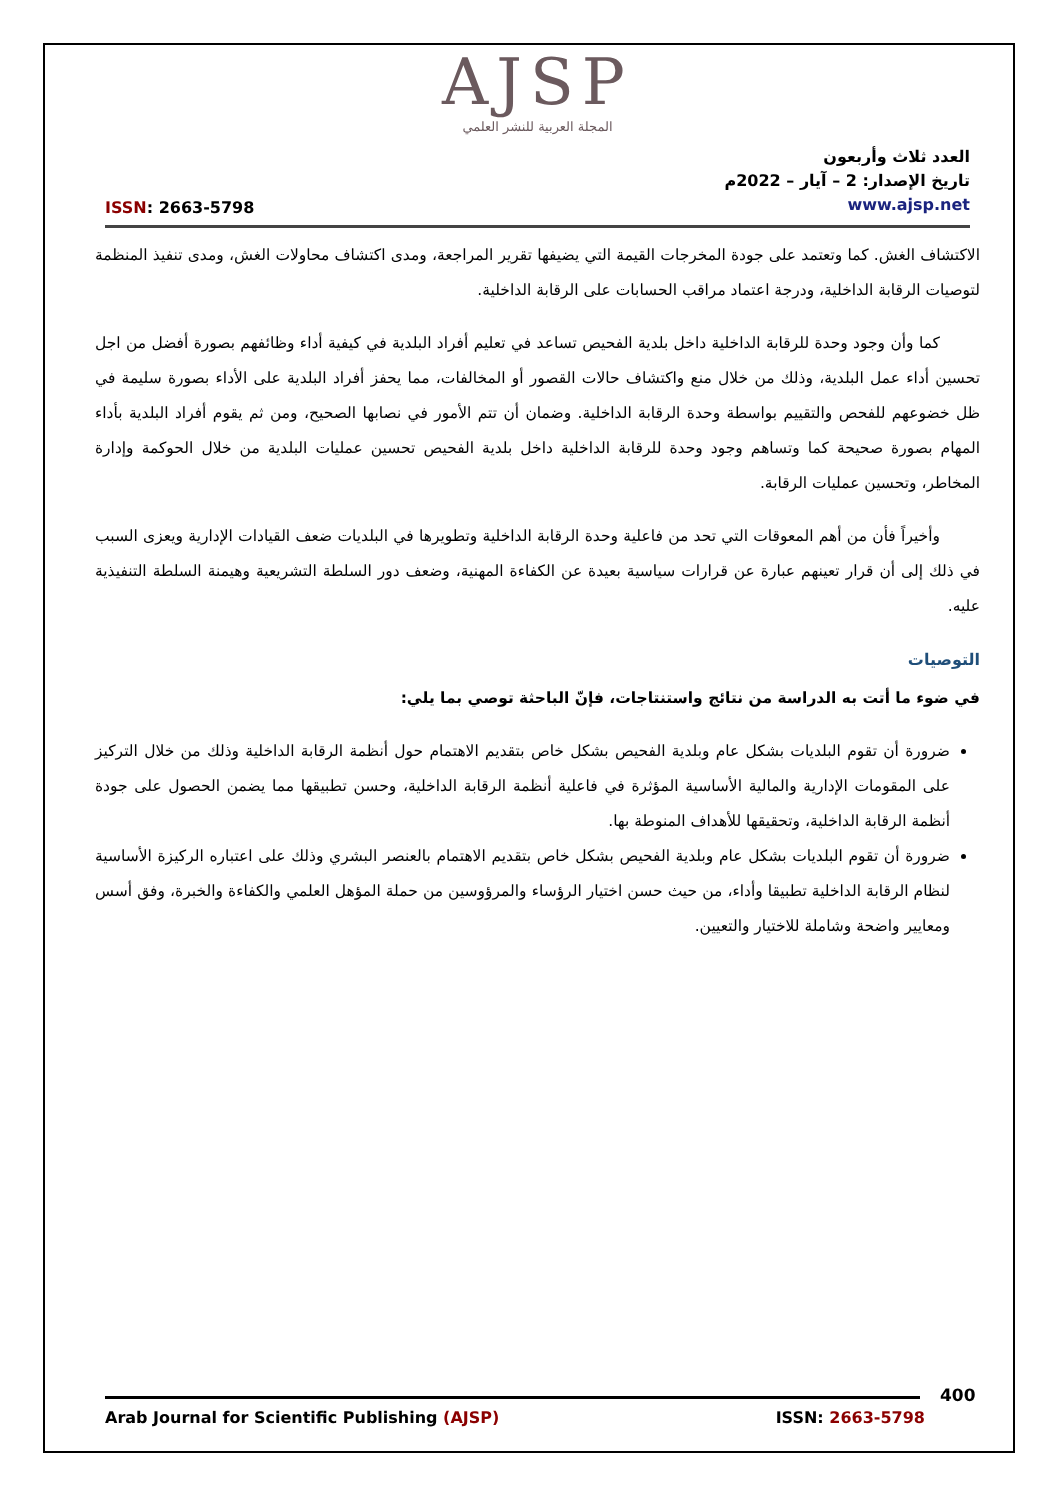AJSP
المجلة العربية للنشر العلمي
ISSN: 2663-5798
العدد ثلاث وأربعون
تاريخ الإصدار: 2 – آيار – 2022م
www.ajsp.net
الاكتشاف الغش. كما وتعتمد على جودة المخرجات القيمة التي يضيفها تقرير المراجعة، ومدى اكتشاف محاولات الغش، ومدى تنفيذ المنظمة لتوصيات الرقابة الداخلية، ودرجة اعتماد مراقب الحسابات على الرقابة الداخلية.
كما وأن وجود وحدة للرقابة الداخلية داخل بلدية الفحيص تساعد في تعليم أفراد البلدية في كيفية أداء وظائفهم بصورة أفضل من اجل تحسين أداء عمل البلدية، وذلك من خلال منع واكتشاف حالات القصور أو المخالفات، مما يحفز أفراد البلدية على الأداء بصورة سليمة في ظل خضوعهم للفحص والتقييم بواسطة وحدة الرقابة الداخلية. وضمان أن تتم الأمور في نصابها الصحيح، ومن ثم يقوم أفراد البلدية بأداء المهام بصورة صحيحة كما وتساهم وجود وحدة للرقابة الداخلية داخل بلدية الفحيص تحسين عمليات البلدية من خلال الحوكمة وإدارة المخاطر، وتحسين عمليات الرقابة.
وأخيراً فأن من أهم المعوقات التي تحد من فاعلية وحدة الرقابة الداخلية وتطويرها في البلديات ضعف القيادات الإدارية ويعزى السبب في ذلك إلى أن قرار تعينهم عبارة عن قرارات سياسية بعيدة عن الكفاءة المهنية، وضعف دور السلطة التشريعية وهيمنة السلطة التنفيذية عليه.
التوصيات
في ضوء ما أتت به الدراسة من نتائج واستنتاجات، فإنّ الباحثة توصي بما يلي:
ضرورة أن تقوم البلديات بشكل عام وبلدية الفحيص بشكل خاص بتقديم الاهتمام حول أنظمة الرقابة الداخلية وذلك من خلال التركيز على المقومات الإدارية والمالية الأساسية المؤثرة في فاعلية أنظمة الرقابة الداخلية، وحسن تطبيقها مما يضمن الحصول على جودة أنظمة الرقابة الداخلية، وتحقيقها للأهداف المنوطة بها.
ضرورة أن تقوم البلديات بشكل عام وبلدية الفحيص بشكل خاص بتقديم الاهتمام بالعنصر البشري وذلك على اعتباره الركيزة الأساسية لنظام الرقابة الداخلية تطبيقا وأداء، من حيث حسن اختيار الرؤساء والمرؤوسين من حملة المؤهل العلمي والكفاءة والخبرة، وفق أسس ومعايير واضحة وشاملة للاختيار والتعيين.
400
Arab Journal for Scientific Publishing (AJSP)
ISSN: 2663-5798